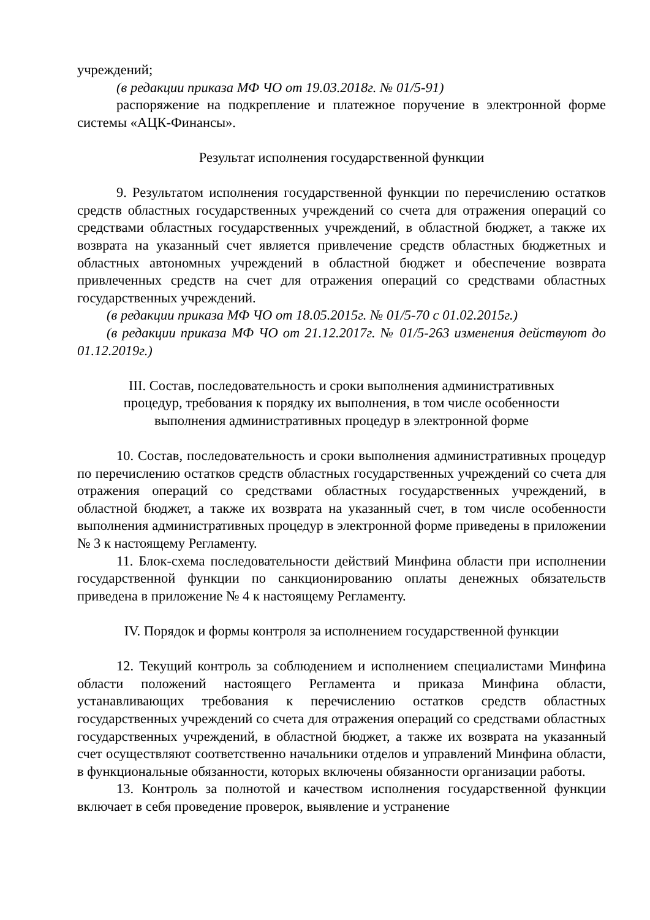учреждений;
(в редакции приказа МФ ЧО от 19.03.2018г. № 01/5-91)
распоряжение на подкрепление и платежное поручение в электронной форме системы «АЦК-Финансы».
Результат исполнения государственной функции
9. Результатом исполнения государственной функции по перечислению остатков средств областных государственных учреждений со счета для отражения операций со средствами областных государственных учреждений, в областной бюджет, а также их возврата на указанный счет является привлечение средств областных бюджетных и областных автономных учреждений в областной бюджет и обеспечение возврата привлеченных средств на счет для отражения операций со средствами областных государственных учреждений.
(в редакции приказа МФ ЧО от 18.05.2015г. № 01/5-70 с 01.02.2015г.)
(в редакции приказа МФ ЧО от 21.12.2017г. № 01/5-263 изменения действуют до 01.12.2019г.)
III. Состав, последовательность и сроки выполнения административных
процедур, требования к порядку их выполнения, в том числе особенности
выполнения административных процедур в электронной форме
10. Состав, последовательность и сроки выполнения административных процедур по перечислению остатков средств областных государственных учреждений со счета для отражения операций со средствами областных государственных учреждений, в областной бюджет, а также их возврата на указанный счет, в том числе особенности выполнения административных процедур в электронной форме приведены в приложении № 3 к настоящему Регламенту.
11. Блок-схема последовательности действий Минфина области при исполнении государственной функции по санкционированию оплаты денежных обязательств приведена в приложение № 4 к настоящему Регламенту.
IV. Порядок и формы контроля за исполнением государственной функции
12. Текущий контроль за соблюдением и исполнением специалистами Минфина области положений настоящего Регламента и приказа Минфина области, устанавливающих требования к перечислению остатков средств областных государственных учреждений со счета для отражения операций со средствами областных государственных учреждений, в областной бюджет, а также их возврата на указанный счет осуществляют соответственно начальники отделов и управлений Минфина области, в функциональные обязанности, которых включены обязанности организации работы.
13. Контроль за полнотой и качеством исполнения государственной функции включает в себя проведение проверок, выявление и устранение